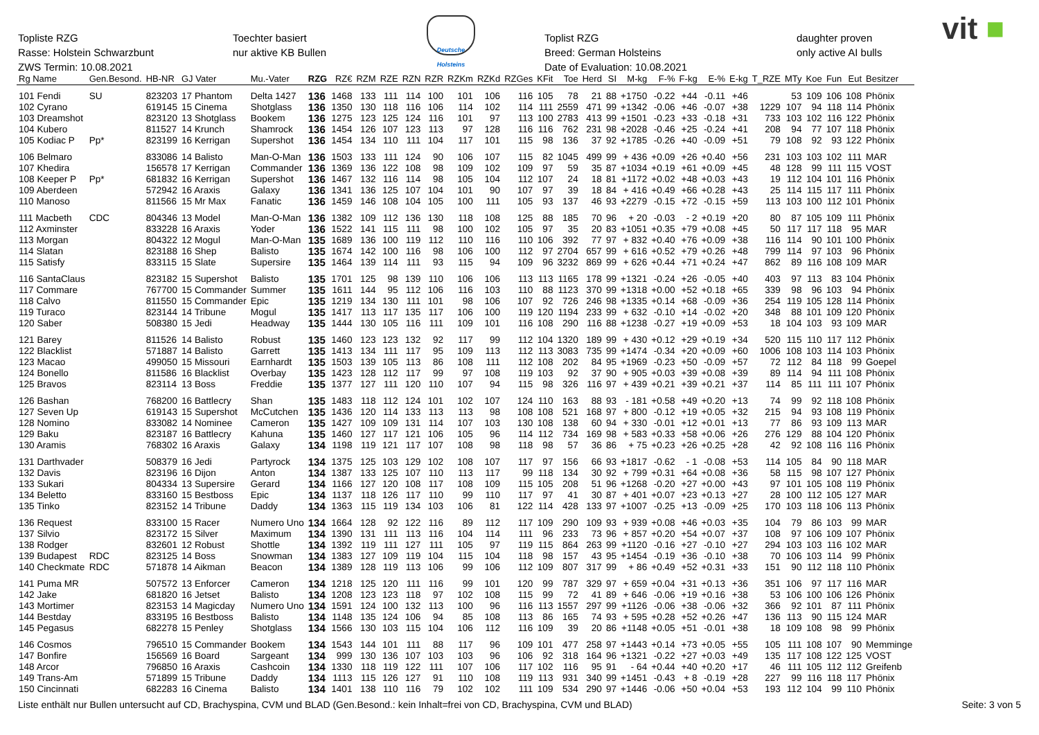Topliste RZG
Rasse: Holstein Schwarzbunt
ZWS Termin: 10.08.2021
Toechter basiert
nur aktive KB Bullen
Deutsche Holsteins
Toplist RZG
Breed: German Holsteins
Date of Evaluation: 10.08.2021
daughter proven
only active AI bulls
vit ■
| Rg Name | Gen.Besond. | HB-NR | GJ Vater | Mu.-Vater | RZG | RZ€ | RZM | RZE | RZN | RZR | RZKm | RZKd | RZGes | KFit | Toe | Herd | SI | M-kg | F-% | F-kg | E-% | E-kg | T_RZE | MTy | Koe | Fun | Eut | Besitzer |
| --- | --- | --- | --- | --- | --- | --- | --- | --- | --- | --- | --- | --- | --- | --- | --- | --- | --- | --- | --- | --- | --- | --- | --- | --- | --- | --- | --- | --- |
| 101 Fendi | SU | 823203 | 17 Phantom | Delta 1427 | 136 | 1468 | 133 | 111 | 114 | 100 | 101 | 106 | 116 | 105 | 78 | 21 | 88 | +1750 | -0.22 | +44 | -0.11 | +46 | | 53 | 109 | 106 | 108 | Phönix |
| 102 Cyrano | | 619145 | 15 Cinema | Shotglass | 136 | 1350 | 130 | 118 | 116 | 106 | 114 | 102 | 114 | 111 | 2559 | 471 | 99 | +1342 | -0.06 | +46 | -0.07 | +38 | 1229 | 107 | 94 | 118 | 114 | Phönix |
| 103 Dreamshot | | 823120 | 13 Shotglass | Bookem | 136 | 1275 | 123 | 125 | 124 | 116 | 101 | 97 | 113 | 100 | 2783 | 413 | 99 | +1501 | -0.23 | +33 | -0.18 | +31 | 733 | 103 | 102 | 116 | 122 | Phönix |
| 104 Kubero | | 811527 | 14 Krunch | Shamrock | 136 | 1454 | 126 | 107 | 123 | 113 | 97 | 128 | 116 | 116 | 762 | 231 | 98 | +2028 | -0.46 | +25 | -0.24 | +41 | 208 | 94 | 77 | 107 | 118 | Phönix |
| 105 Kodiac P | Pp* | 823199 | 16 Kerrigan | Supershot | 136 | 1454 | 134 | 110 | 111 | 104 | 117 | 101 | 115 | 98 | 136 | 37 | 92 | +1785 | -0.26 | +40 | -0.09 | +51 | 79 | 108 | 92 | 93 | 122 | Phönix |
| 106 Belmaro | | 833086 | 14 Balisto | Man-O-Man | 136 | 1503 | 133 | 111 | 124 | 90 | 106 | 107 | 115 | 82 | 1045 | 499 | 99 | + 436 | +0.09 | +26 | +0.40 | +56 | 231 | 103 | 103 | 102 | 111 | MAR |
| 107 Khedira | | 156578 | 17 Kerrigan | Commander | 136 | 1369 | 136 | 122 | 108 | 98 | 109 | 102 | 109 | 97 | 59 | 35 | 87 | +1034 | +0.19 | +61 | +0.09 | +45 | 48 | 128 | 99 | 111 | 115 | VOST |
| 108 Keeper P | Pp* | 681832 | 16 Kerrigan | Supershot | 136 | 1467 | 132 | 116 | 114 | 98 | 105 | 104 | 112 | 107 | 24 | 18 | 81 | +1172 | +0.02 | +48 | +0.03 | +43 | 19 | 112 | 104 | 101 | 116 | Phönix |
| 109 Aberdeen | | 572942 | 16 Araxis | Galaxy | 136 | 1341 | 136 | 125 | 107 | 104 | 101 | 90 | 107 | 97 | 39 | 18 | 84 | + 416 | +0.49 | +66 | +0.28 | +43 | 25 | 114 | 115 | 117 | 111 | Phönix |
| 110 Manoso | | 811566 | 15 Mr Max | Fanatic | 136 | 1459 | 146 | 108 | 104 | 105 | 100 | 111 | 105 | 93 | 137 | 46 | 93 | +2279 | -0.15 | +72 | -0.15 | +59 | 113 | 103 | 100 | 112 | 101 | Phönix |
| 111 Macbeth | CDC | 804346 | 13 Model | Man-O-Man | 136 | 1382 | 109 | 112 | 136 | 130 | 118 | 108 | 125 | 88 | 185 | 70 | 96 | + 20 | -0.03 | - 2 | +0.19 | +20 | 80 | 87 | 105 | 109 | 111 | Phönix |
| 112 Axminster | | 833228 | 16 Araxis | Yoder | 136 | 1522 | 141 | 115 | 111 | 98 | 100 | 102 | 105 | 97 | 35 | 20 | 83 | +1051 | +0.35 | +79 | +0.08 | +45 | 50 | 117 | 117 | 118 | 95 | MAR |
| 113 Morgan | | 804322 | 12 Mogul | Man-O-Man | 135 | 1689 | 136 | 100 | 119 | 112 | 110 | 116 | 110 | 106 | 392 | 77 | 97 | + 832 | +0.40 | +76 | +0.09 | +38 | 116 | 114 | 90 | 101 | 100 | Phönix |
| 114 Slatan | | 823188 | 16 Shep | Balisto | 135 | 1674 | 142 | 100 | 116 | 98 | 106 | 100 | 112 | 97 | 2704 | 657 | 99 | + 616 | +0.52 | +79 | +0.26 | +48 | 799 | 114 | 97 | 103 | 96 | Phönix |
| 115 Satisfy | | 833115 | 15 Slate | Supersire | 135 | 1464 | 139 | 114 | 111 | 93 | 115 | 94 | 109 | 96 | 3232 | 869 | 99 | + 626 | +0.44 | +71 | +0.24 | +47 | 862 | 89 | 116 | 108 | 109 | MAR |
| 116 SantaClaus | | 823182 | 15 Supershot | Balisto | 135 | 1701 | 125 | 98 | 139 | 110 | 106 | 106 | 113 | 113 | 1165 | 178 | 99 | +1321 | -0.24 | +26 | -0.05 | +40 | 403 | 97 | 113 | 83 | 104 | Phönix |
| 117 Commare | | 767700 | 15 Commander | Summer | 135 | 1611 | 144 | 95 | 112 | 106 | 116 | 103 | 110 | 88 | 1123 | 370 | 99 | +1318 | +0.00 | +52 | +0.18 | +65 | 339 | 98 | 96 | 103 | 94 | Phönix |
| 118 Calvo | | 811550 | 15 Commander | Epic | 135 | 1219 | 134 | 130 | 111 | 101 | 98 | 106 | 107 | 92 | 726 | 246 | 98 | +1335 | +0.14 | +68 | -0.09 | +36 | 254 | 119 | 105 | 128 | 114 | Phönix |
| 119 Turaco | | 823144 | 14 Tribune | Mogul | 135 | 1417 | 113 | 117 | 135 | 117 | 106 | 100 | 119 | 120 | 1194 | 233 | 99 | + 632 | -0.10 | +14 | -0.02 | +20 | 348 | 88 | 101 | 109 | 120 | Phönix |
| 120 Saber | | 508380 | 15 Jedi | Headway | 135 | 1444 | 130 | 105 | 116 | 111 | 109 | 101 | 116 | 108 | 290 | 116 | 88 | +1238 | -0.27 | +19 | +0.09 | +53 | 18 | 104 | 103 | 93 | 109 | MAR |
| 121 Barey | | 811526 | 14 Balisto | Robust | 135 | 1460 | 123 | 123 | 132 | 92 | 117 | 99 | 112 | 104 | 1320 | 189 | 99 | + 430 | +0.12 | +29 | +0.19 | +34 | 520 | 115 | 110 | 117 | 112 | Phönix |
| 122 Blacklist | | 571887 | 14 Balisto | Garrett | 135 | 1413 | 134 | 111 | 117 | 95 | 109 | 113 | 112 | 113 | 3083 | 735 | 99 | +1474 | -0.34 | +20 | +0.09 | +60 | 1006 | 108 | 103 | 114 | 103 | Phönix |
| 123 Macao | | 499050 | 15 Missouri | Earnhardt | 135 | 1503 | 139 | 105 | 113 | 86 | 108 | 111 | 112 | 108 | 202 | 84 | 95 | +1969 | -0.23 | +50 | -0.09 | +57 | 72 | 112 | 84 | 118 | 99 | Goepel |
| 124 Bonello | | 811586 | 16 Blacklist | Overbay | 135 | 1423 | 128 | 112 | 117 | 99 | 97 | 108 | 119 | 103 | 92 | 37 | 90 | + 905 | +0.03 | +39 | +0.08 | +39 | 89 | 114 | 94 | 111 | 108 | Phönix |
| 125 Bravos | | 823114 | 13 Boss | Freddie | 135 | 1377 | 127 | 111 | 120 | 110 | 107 | 94 | 115 | 98 | 326 | 116 | 97 | + 439 | +0.21 | +39 | +0.21 | +37 | 114 | 85 | 111 | 111 | 107 | Phönix |
| 126 Bashan | | 768200 | 16 Battlecry | Shan | 135 | 1483 | 118 | 112 | 124 | 101 | 102 | 107 | 124 | 110 | 163 | 88 | 93 | - 181 | +0.58 | +49 | +0.20 | +13 | 74 | 99 | 92 | 118 | 108 | Phönix |
| 127 Seven Up | | 619143 | 15 Supershot | McCutchen | 135 | 1436 | 120 | 114 | 133 | 113 | 113 | 98 | 108 | 108 | 521 | 168 | 97 | + 800 | -0.12 | +19 | +0.05 | +32 | 215 | 94 | 93 | 108 | 119 | Phönix |
| 128 Nomino | | 833082 | 14 Nominee | Cameron | 135 | 1427 | 109 | 109 | 131 | 114 | 107 | 103 | 130 | 108 | 138 | 60 | 94 | + 330 | -0.01 | +12 | +0.01 | +13 | 77 | 86 | 93 | 109 | 113 | MAR |
| 129 Baku | | 823187 | 16 Battlecry | Kahuna | 135 | 1460 | 127 | 117 | 121 | 106 | 105 | 96 | 114 | 112 | 734 | 169 | 98 | + 583 | +0.33 | +58 | +0.06 | +26 | 276 | 129 | 88 | 104 | 120 | Phönix |
| 130 Aramis | | 768302 | 16 Araxis | Galaxy | 134 | 1198 | 119 | 121 | 117 | 107 | 108 | 98 | 118 | 98 | 57 | 36 | 86 | + 75 | +0.23 | +26 | +0.25 | +28 | 42 | 92 | 108 | 116 | 116 | Phönix |
| 131 Darthvader | | 508379 | 16 Jedi | Partyrock | 134 | 1375 | 125 | 103 | 129 | 102 | 108 | 107 | 117 | 97 | 156 | 66 | 93 | +1817 | -0.62 | - 1 | -0.08 | +53 | 114 | 105 | 84 | 90 | 118 | MAR |
| 132 Davis | | 823196 | 16 Dijon | Anton | 134 | 1387 | 133 | 125 | 107 | 110 | 113 | 117 | 99 | 118 | 134 | 30 | 92 | + 799 | +0.31 | +64 | +0.08 | +36 | 58 | 115 | 98 | 107 | 127 | Phönix |
| 133 Sukari | | 804334 | 13 Supersire | Gerard | 134 | 1166 | 127 | 120 | 108 | 117 | 108 | 109 | 115 | 105 | 208 | 51 | 96 | +1268 | -0.20 | +27 | +0.00 | +43 | 97 | 101 | 105 | 108 | 119 | Phönix |
| 134 Beletto | | 833160 | 15 Bestboss | Epic | 134 | 1137 | 118 | 126 | 117 | 110 | 99 | 110 | 117 | 97 | 41 | 30 | 87 | + 401 | +0.07 | +23 | +0.13 | +27 | 28 | 100 | 112 | 105 | 127 | MAR |
| 135 Tinko | | 823152 | 14 Tribune | Daddy | 134 | 1363 | 115 | 119 | 134 | 103 | 106 | 81 | 122 | 114 | 428 | 133 | 97 | +1007 | -0.25 | +13 | -0.09 | +25 | 170 | 103 | 118 | 106 | 113 | Phönix |
| 136 Request | | 833100 | 15 Racer | Numero Uno | 134 | 1664 | 128 | 92 | 122 | 116 | 89 | 112 | 117 | 109 | 290 | 109 | 93 | + 939 | +0.08 | +46 | +0.03 | +35 | 104 | 79 | 86 | 103 | 99 | MAR |
| 137 Silvio | | 823172 | 15 Silver | Maximum | 134 | 1390 | 131 | 111 | 113 | 116 | 104 | 114 | 111 | 96 | 233 | 73 | 96 | + 857 | +0.20 | +54 | +0.07 | +37 | 108 | 97 | 106 | 109 | 107 | Phönix |
| 138 Rodger | | 832601 | 12 Robust | Shottle | 134 | 1392 | 119 | 111 | 127 | 111 | 105 | 97 | 119 | 115 | 864 | 263 | 99 | +1120 | -0.16 | +27 | -0.10 | +27 | 294 | 103 | 103 | 116 | 102 | MAR |
| 139 Budapest | RDC | 823125 | 14 Boss | Snowman | 134 | 1383 | 127 | 109 | 119 | 104 | 115 | 104 | 118 | 98 | 157 | 43 | 95 | +1454 | -0.19 | +36 | -0.10 | +38 | 70 | 106 | 103 | 114 | 99 | Phönix |
| 140 Checkmate | RDC | 571878 | 14 Aikman | Beacon | 134 | 1389 | 128 | 119 | 113 | 106 | 99 | 106 | 112 | 109 | 807 | 317 | 99 | + 86 | +0.49 | +52 | +0.31 | +33 | 151 | 90 | 112 | 118 | 110 | Phönix |
| 141 Puma MR | | 507572 | 13 Enforcer | Cameron | 134 | 1218 | 125 | 120 | 111 | 116 | 99 | 101 | 120 | 99 | 787 | 329 | 97 | + 659 | +0.04 | +31 | +0.13 | +36 | 351 | 106 | 97 | 117 | 116 | MAR |
| 142 Jake | | 681820 | 16 Jetset | Balisto | 134 | 1208 | 123 | 123 | 118 | 97 | 102 | 108 | 115 | 99 | 72 | 41 | 89 | + 646 | -0.06 | +19 | +0.16 | +38 | 53 | 106 | 100 | 106 | 126 | Phönix |
| 143 Mortimer | | 823153 | 14 Magicday | Numero Uno | 134 | 1591 | 124 | 100 | 132 | 113 | 100 | 96 | 116 | 113 | 1557 | 297 | 99 | +1126 | -0.06 | +38 | -0.06 | +32 | 366 | 92 | 101 | 87 | 111 | Phönix |
| 144 Bestday | | 833195 | 16 Bestboss | Balisto | 134 | 1148 | 135 | 124 | 106 | 94 | 85 | 108 | 113 | 86 | 165 | 74 | 93 | + 595 | +0.28 | +52 | +0.26 | +47 | 136 | 113 | 90 | 115 | 124 | MAR |
| 145 Pegasus | | 682278 | 15 Penley | Shotglass | 134 | 1566 | 130 | 103 | 115 | 104 | 106 | 112 | 116 | 109 | 39 | 20 | 86 | +1148 | +0.05 | +51 | -0.01 | +38 | 18 | 109 | 108 | 98 | 99 | Phönix |
| 146 Cosmos | | 796510 | 15 Commander | Bookem | 134 | 1543 | 144 | 101 | 111 | 88 | 117 | 96 | 109 | 101 | 477 | 258 | 97 | +1443 | +0.14 | +73 | +0.05 | +55 | 105 | 111 | 108 | 107 | 90 | Memminge |
| 147 Bonfire | | 156569 | 16 Board | Sargeant | 134 | 999 | 130 | 136 | 107 | 103 | 103 | 96 | 106 | 92 | 318 | 164 | 96 | +1321 | -0.22 | +27 | +0.03 | +49 | 135 | 117 | 108 | 122 | 125 | VOST |
| 148 Arcor | | 796850 | 16 Araxis | Cashcoin | 134 | 1330 | 118 | 119 | 122 | 111 | 107 | 106 | 117 | 102 | 116 | 95 | 91 | - 64 | +0.44 | +40 | +0.20 | +17 | 46 | 111 | 105 | 112 | 112 | Greifenb |
| 149 Trans-Am | | 571899 | 15 Tribune | Daddy | 134 | 1113 | 115 | 126 | 127 | 91 | 110 | 108 | 119 | 113 | 931 | 340 | 99 | +1451 | -0.43 | + 8 | -0.19 | +28 | 227 | 99 | 116 | 118 | 117 | Phönix |
| 150 Cincinnati | | 682283 | 16 Cinema | Balisto | 134 | 1401 | 138 | 110 | 116 | 79 | 102 | 102 | 111 | 109 | 534 | 290 | 97 | +1446 | -0.06 | +50 | +0.04 | +53 | 193 | 112 | 104 | 99 | 110 | Phönix |
Liste enthält nur Bullen untersucht auf CD, Brachyspina, CVM und BLAD (Gen.Besond.: kein Inhalt=frei von CD, Brachyspina, CVM und BLAD) Seite: 3 von 5